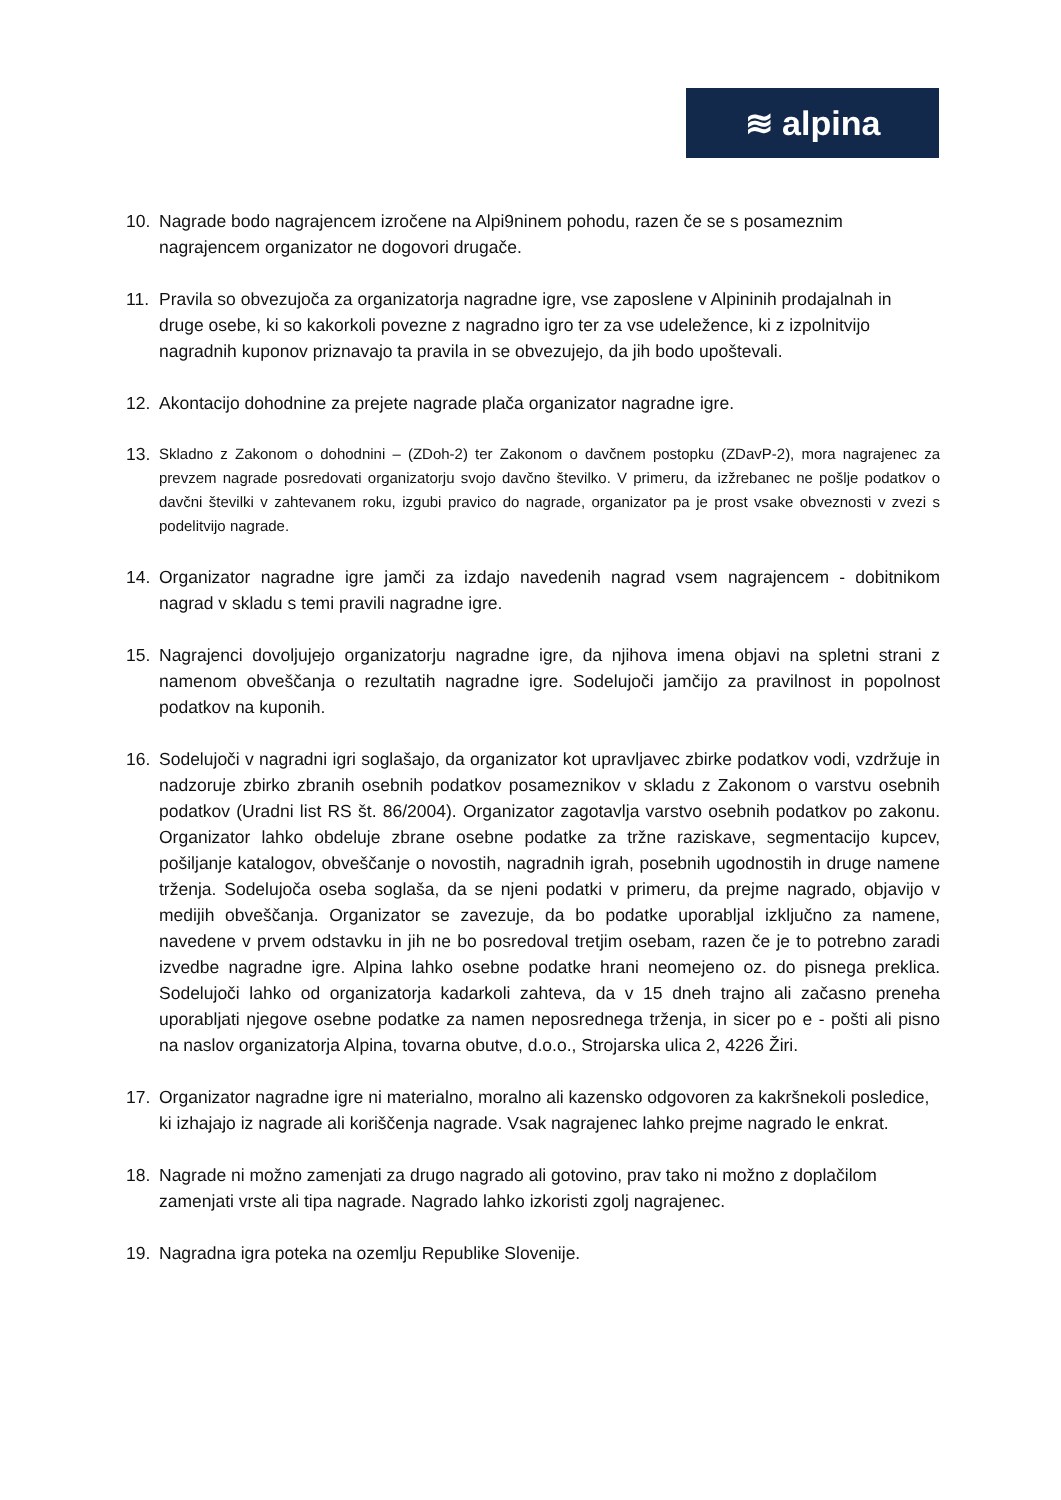≋ alpina
10. Nagrade bodo nagrajencem izročene na Alpi9ninem pohodu, razen če se s posameznim nagrajencem organizator ne dogovori drugače.
11. Pravila so obvezujoča za organizatorja nagradne igre, vse zaposlene v Alpininih prodajalnah in druge osebe, ki so kakorkoli povezne z nagradno igro ter za vse udeležence, ki z izpolnitvijo nagradnih kuponov priznavajo ta pravila in se obvezujejo, da jih bodo upoštevali.
12. Akontacijo dohodnine za prejete nagrade plača organizator nagradne igre.
13.
Skladno z Zakonom o dohodnini – (ZDoh-2) ter Zakonom o davčnem postopku (ZDavP-2), mora nagrajenec za prevzem nagrade posredovati organizatorju svojo davčno številko. V primeru, da izžrebanec ne pošlje podatkov o davčni številki v zahtevanem roku, izgubi pravico do nagrade, organizator pa je prost vsake obveznosti v zvezi s podelitvijo nagrade.
14. Organizator nagradne igre jamči za izdajo navedenih nagrad vsem nagrajencem - dobitnikom nagrad v skladu s temi pravili nagradne igre.
15. Nagrajenci dovoljujejo organizatorju nagradne igre, da njihova imena objavi na spletni strani z namenom obveščanja o rezultatih nagradne igre. Sodelujoči jamčijo za pravilnost in popolnost podatkov na kuponih.
16. Sodelujoči v nagradni igri soglašajo, da organizator kot upravljavec zbirke podatkov vodi, vzdržuje in nadzoruje zbirko zbranih osebnih podatkov posameznikov v skladu z Zakonom o varstvu osebnih podatkov (Uradni list RS št. 86/2004). Organizator zagotavlja varstvo osebnih podatkov po zakonu. Organizator lahko obdeluje zbrane osebne podatke za tržne raziskave, segmentacijo kupcev, pošiljanje katalogov, obveščanje o novostih, nagradnih igrah, posebnih ugodnostih in druge namene trženja. Sodelujoča oseba soglaša, da se njeni podatki v primeru, da prejme nagrado, objavijo v medijih obveščanja. Organizator se zavezuje, da bo podatke uporabljal izključno za namene, navedene v prvem odstavku in jih ne bo posredoval tretjim osebam, razen če je to potrebno zaradi izvedbe nagradne igre. Alpina lahko osebne podatke hrani neomejeno oz. do pisnega preklica. Sodelujoči lahko od organizatorja kadarkoli zahteva, da v 15 dneh trajno ali začasno preneha uporabljati njegove osebne podatke za namen neposrednega trženja, in sicer po e - pošti ali pisno na naslov organizatorja Alpina, tovarna obutve, d.o.o., Strojarska ulica 2, 4226 Žiri.
17. Organizator nagradne igre ni materialno, moralno ali kazensko odgovoren za kakršnekoli posledice, ki izhajajo iz nagrade ali koriščenja nagrade. Vsak nagrajenec lahko prejme nagrado le enkrat.
18. Nagrade ni možno zamenjati za drugo nagrado ali gotovino, prav tako ni možno z doplačilom zamenjati vrste ali tipa nagrade. Nagrado lahko izkoristi zgolj nagrajenec.
19. Nagradna igra poteka na ozemlju Republike Slovenije.